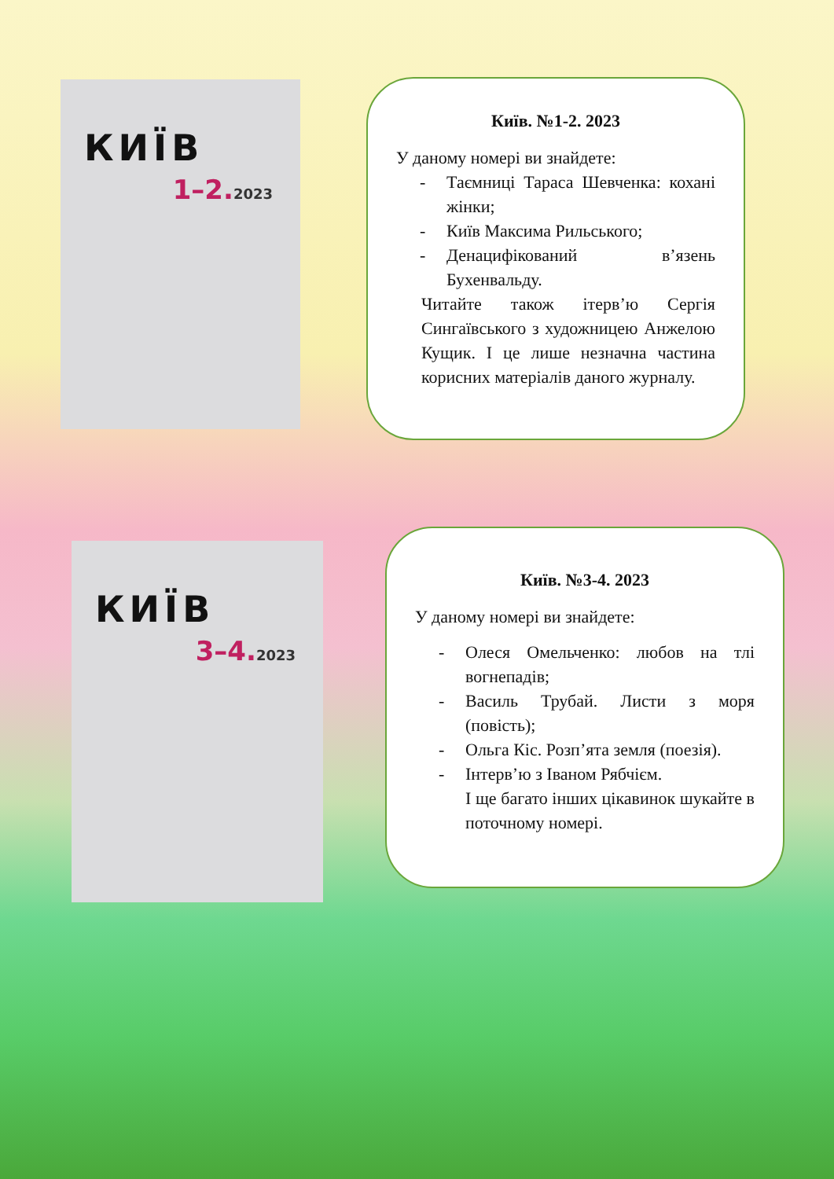КИЇВ
1–2.2023
Київ. №1-2. 2023
У даному номері ви знайдете:
- Таємниці Тараса Шевченка: кохані жінки;
- Київ Максима Рильського;
- Денацифікований в’язень Бухенвальду.
Читайте також ітерв’ю Сергія Сингаївського з художницею Анжелою Кущик. І це лише незначна частина корисних матеріалів даного журналу.
КИЇВ
3–4.2023
Київ. №3-4. 2023
У даному номері ви знайдете:
- Олеся Омельченко: любов на тлі вогнепадів;
- Василь Трубай. Листи з моря (повість);
- Ольга Кіс. Розп’ята земля (поезія).
- Інтерв’ю з Іваном Рябчієм.
І ще багато інших цікавинок шукайте в поточному номері.